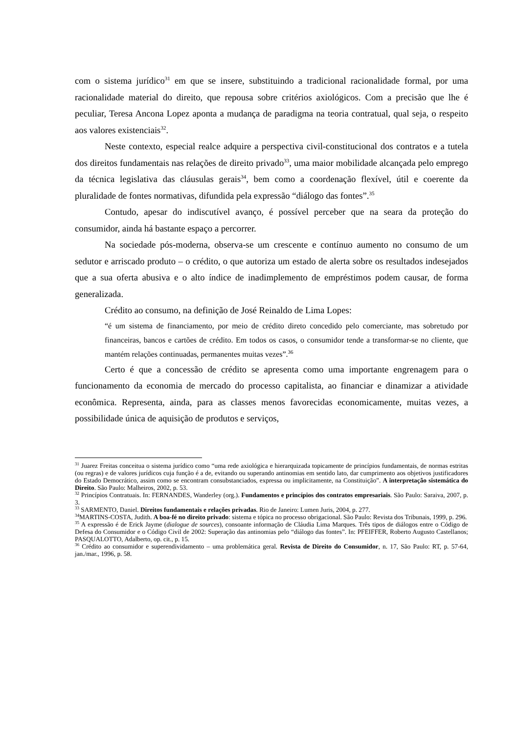com o sistema jurídico<sup>31</sup> em que se insere, substituindo a tradicional racionalidade formal, por uma racionalidade material do direito, que repousa sobre critérios axiológicos. Com a precisão que lhe é peculiar, Teresa Ancona Lopez aponta a mudança de paradigma na teoria contratual, qual seja, o respeito aos valores existenciais<sup>32</sup>.
Neste contexto, especial realce adquire a perspectiva civil-constitucional dos contratos e a tutela dos direitos fundamentais nas relações de direito privado<sup>33</sup>, uma maior mobilidade alcançada pelo emprego da técnica legislativa das cláusulas gerais<sup>34</sup>, bem como a coordenação flexível, útil e coerente da pluralidade de fontes normativas, difundida pela expressão “diálogo das fontes”.<sup>35</sup>
Contudo, apesar do indiscutível avanço, é possível perceber que na seara da proteção do consumidor, ainda há bastante espaço a percorrer.
Na sociedade pós-moderna, observa-se um crescente e contínuo aumento no consumo de um sedutor e arriscado produto – o crédito, o que autoriza um estado de alerta sobre os resultados indesejados que a sua oferta abusiva e o alto índice de inadimplemento de empréstimos podem causar, de forma generalizada.
Crédito ao consumo, na definição de José Reinaldo de Lima Lopes:
“é um sistema de financiamento, por meio de crédito direto concedido pelo comerciante, mas sobretudo por financeiras, bancos e cartões de crédito. Em todos os casos, o consumidor tende a transformar-se no cliente, que mantém relações continuadas, permanentes muitas vezes”.<sup>36</sup>
Certo é que a concessão de crédito se apresenta como uma importante engrenagem para o funcionamento da economia de mercado do processo capitalista, ao financiar e dinamizar a atividade econômica. Representa, ainda, para as classes menos favorecidas economicamente, muitas vezes, a possibilidade única de aquisição de produtos e serviços,
<sup>31</sup> Juarez Freitas conceitua o sistema jurídico como “uma rede axiológica e hierarquizada topicamente de princípios fundamentais, de normas estritas (ou regras) e de valores jurídicos cuja função é a de, evitando ou superando antinomias em sentido lato, dar cumprimento aos objetivos justificadores do Estado Democrático, assim como se encontram consubstanciados, expressa ou implicitamente, na Constituição”. A interpretação sistemática do Direito. São Paulo: Malheiros, 2002, p. 53.
<sup>32</sup> Princípios Contratuais. In: FERNANDES, Wanderley (org.). Fundamentos e princípios dos contratos empresariais. São Paulo: Saraiva, 2007, p. 3.
<sup>33</sup> SARMENTO, Daniel. Direitos fundamentais e relações privadas. Rio de Janeiro: Lumen Juris, 2004, p. 277.
<sup>34</sup> MARTINS-COSTA, Judith. A boa-fé no direito privado: sistema e tópica no processo obrigacional. São Paulo: Revista dos Tribunais, 1999, p. 296.
<sup>35</sup> A expressão é de Erick Jayme (dialogue de sources), consoante informação de Cláudia Lima Marques. Três tipos de diálogos entre o Código de Defesa do Consumidor e o Código Civil de 2002: Superação das antinomias pelo “diálogo das fontes”. In: PFEIFFER, Roberto Augusto Castellanos; PASQUALOTTO, Adalberto, op. cit., p. 15.
<sup>36</sup> Crédito ao consumidor e superendividamento – uma problemática geral. Revista de Direito do Consumidor, n. 17, São Paulo: RT, p. 57-64, jan./mar., 1996, p. 58.